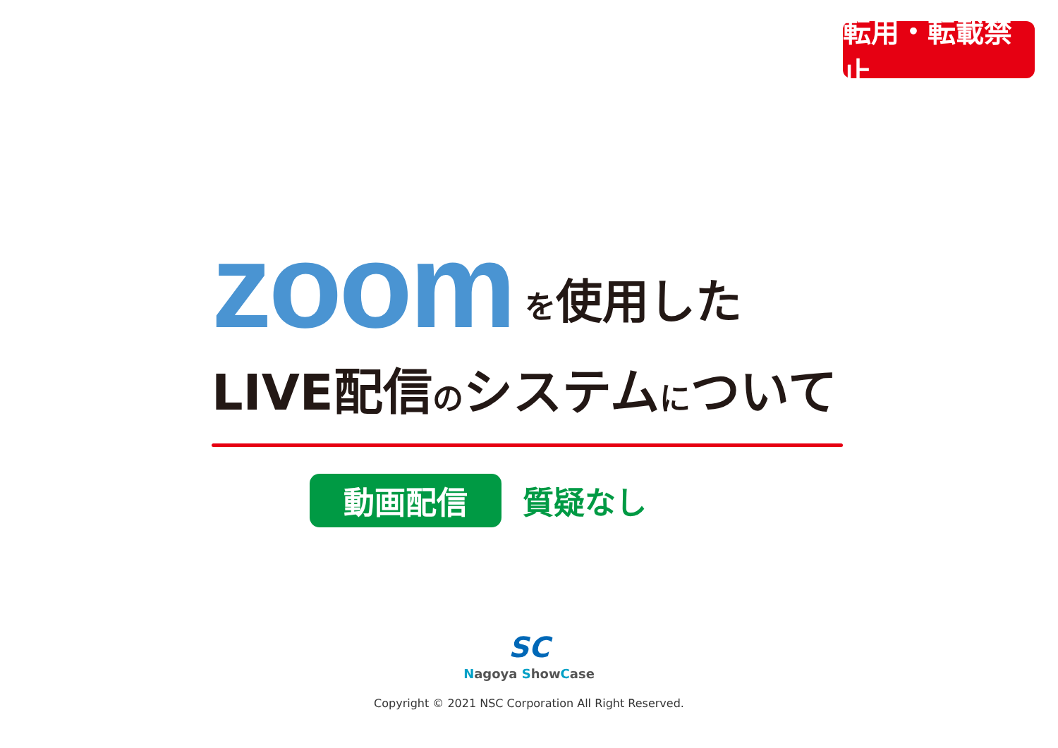転用・転載禁止
zoom を使用した
LIVE配信のシステムについて
動画配信
質疑なし
SC
Nagoya ShowCase
Copyright © 2021 NSC Corporation All Right Reserved.